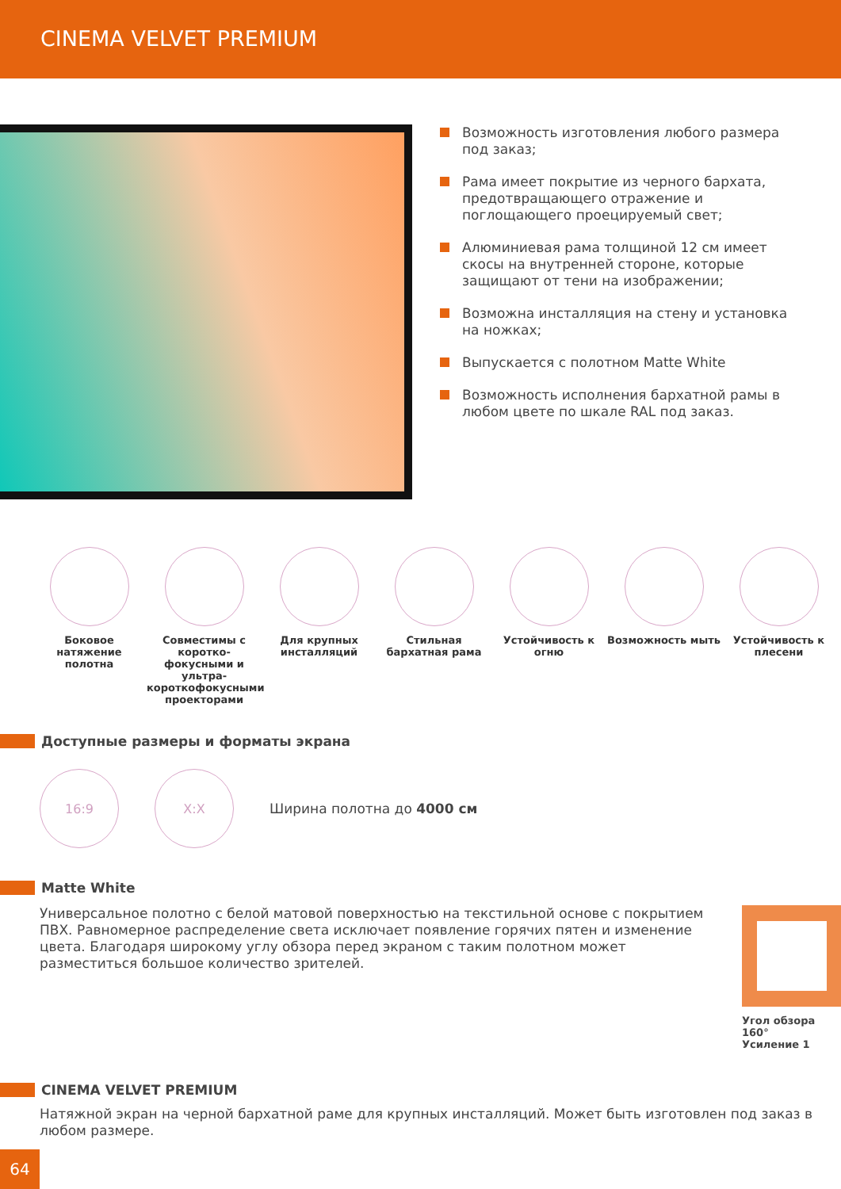CINEMA VELVET PREMIUM
Возможность изготовления любого размера под заказ;
Рама имеет покрытие из черного бархата, предотвращающего отражение и поглощающего проецируемый свет;
Алюминиевая рама толщиной 12 см имеет скосы на внутренней стороне, которые защищают от тени на изображении;
Возможна инсталляция на стену и установка на ножках;
Выпускается с полотном Matte White
Возможность исполнения бархатной рамы в любом цвете по шкале RAL под заказ.
Боковое натяжение полотна
Совместимы с коротко-фокусными и ультра-короткофокусными проекторами
Для крупных инсталляций
Стильная бархатная рама
Устойчивость к огню
Возможность мыть Устойчивость к плесени
Доступные размеры и форматы экрана
16:9 X:X
Ширина полотна до 4000 см
Matte White
Универсальное полотно с белой матовой поверхностью на текстильной основе с покрытием ПВХ. Равномерное распределение света исключает появление горячих пятен и изменение цвета. Благодаря широкому углу обзора перед экраном с таким полотном может разместиться большое количество зрителей.
Угол обзора 160°
Усиление 1
CINEMA VELVET PREMIUM
Натяжной экран на черной бархатной раме для крупных инсталляций. Может быть изготовлен под заказ в любом размере.
64